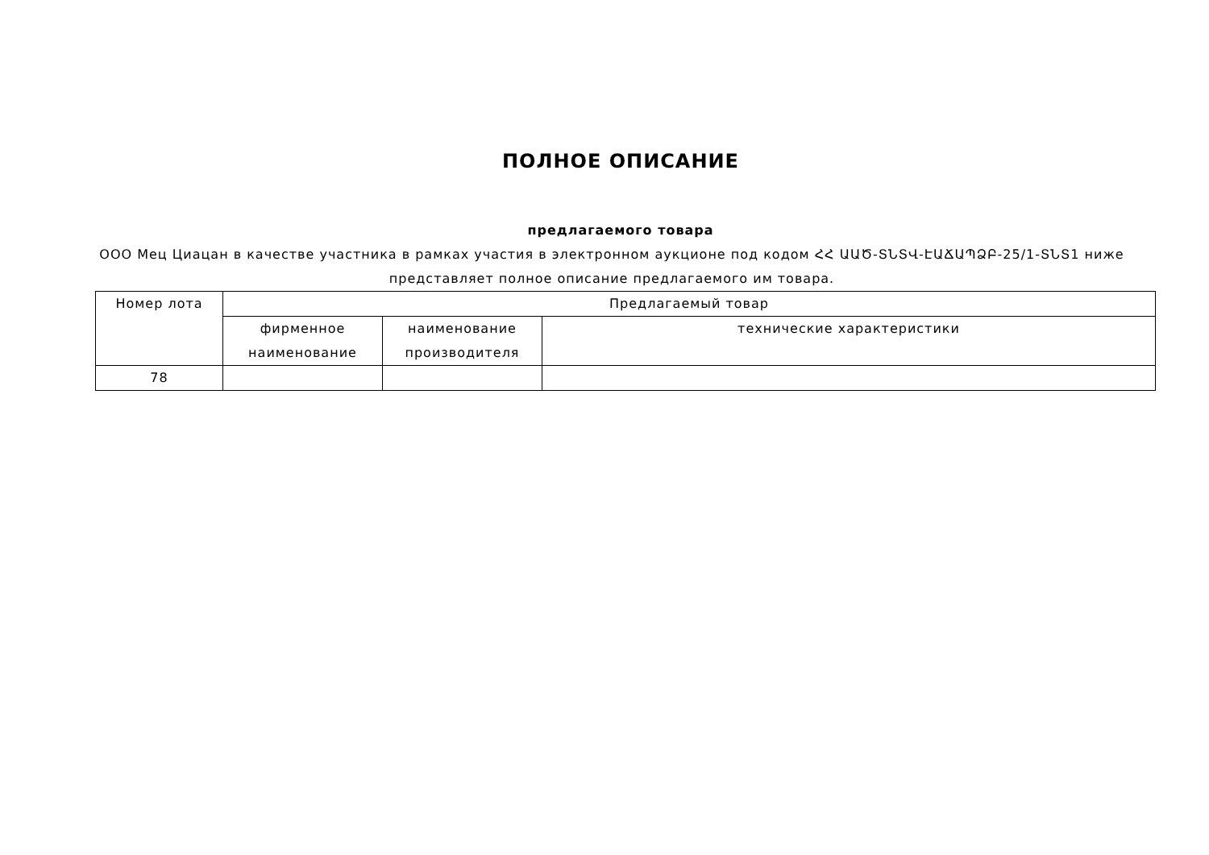ПОЛНОЕ ОПИСАНИЕ
предлагаемого товара
ООО Мец Циацан в качестве участника в рамках участия в электронном аукционе под кодом ՀՀ ԱԱԾ-ՏՆՏՎ-ԷԱՃԱՊՁԲ-25/1-ՏՆՏ1 ниже представляет полное описание предлагаемого им товара.
| Номер лота | Предлагаемый товар | | |
| --- | --- | --- | --- |
| | фирменное наименование | наименование производителя | технические характеристики |
| 78 | | | |